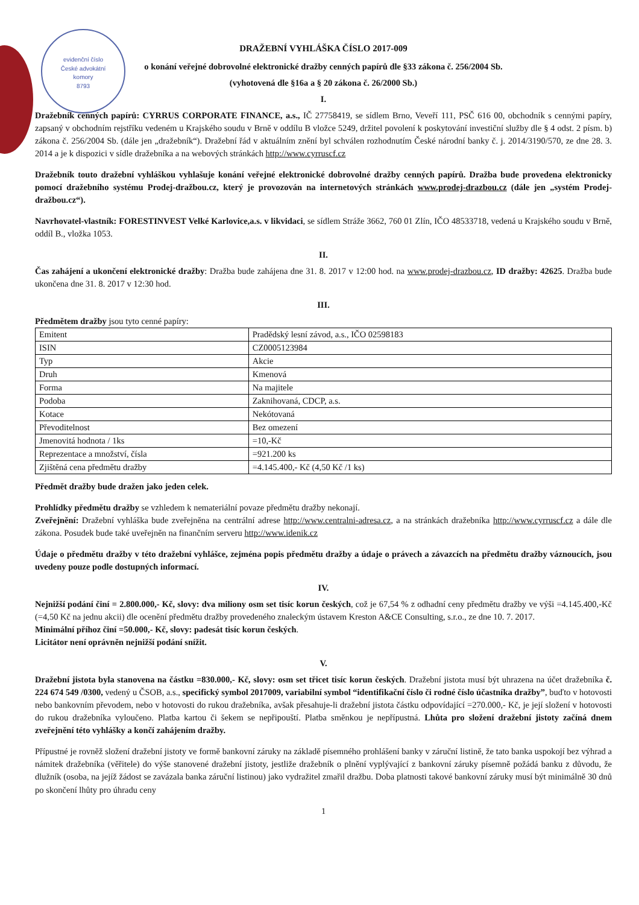evidenční číslo
České advokátní
komory
8793
DRAŽEBNÍ VYHLÁŠKA ČÍSLO 2017-009
o konání veřejné dobrovolné elektronické dražby cenných papírů dle §33 zákona č. 256/2004 Sb.
(vyhotovená dle §16a a § 20 zákona č. 26/2000 Sb.)
I.
Dražebník cenných papírů: CYRRUS CORPORATE FINANCE, a.s., IČ 27758419, se sídlem Brno, Veveří 111, PSČ 616 00, obchodník s cennými papíry, zapsaný v obchodním rejstříku vedeném u Krajského soudu v Brně v oddílu B vložce 5249, držitel povolení k poskytování investiční služby dle § 4 odst. 2 písm. b) zákona č. 256/2004 Sb. (dále jen „dražebník“). Dražební řád v aktuálním znění byl schválen rozhodnutím České národní banky č. j. 2014/3190/570, ze dne 28. 3. 2014 a je k dispozici v sídle dražebníka a na webových stránkách http://www.cyrruscf.cz
Dražebník touto dražební vyhláškou vyhlašuje konání veřejné elektronické dobrovolné dražby cenných papírů. Dražba bude provedena elektronicky pomocí dražebního systému Prodej-dražbou.cz, který je provozován na internetových stránkách www.prodej-drazbou.cz (dále jen „systém Prodej-dražbou.cz“).
Navrhovatel-vlastník: FORESTINVEST Velké Karlovice,a.s. v likvidaci, se sídlem Stráže 3662, 760 01 Zlín, IČO 48533718, vedená u Krajského soudu v Brně, oddíl B., vložka 1053.
II.
Čas zahájení a ukončení elektronické dražby: Dražba bude zahájena dne 31. 8. 2017 v 12:00 hod. na www.prodej-drazbou.cz, ID dražby: 42625. Dražba bude ukončena dne 31. 8. 2017 v 12:30 hod.
III.
Předmětem dražby jsou tyto cenné papíry:
| Emitent | Pradědský lesní závod, a.s., IČO 02598183 |
| ISIN | CZ0005123984 |
| Typ | Akcie |
| Druh | Kmenová |
| Forma | Na majitele |
| Podoba | Zaknihovaná, CDCP, a.s. |
| Kotace | Nekótovaná |
| Převoditelnost | Bez omezení |
| Jmenovitá hodnota / 1ks | =10,-Kč |
| Reprezentace a množství, čísla | =921.200 ks |
| Zjištěná cena předmětu dražby | =4.145.400,- Kč (4,50 Kč /1 ks) |
Předmět dražby bude dražen jako jeden celek.
Prohlídky předmětu dražby se vzhledem k nemateriální povaze předmětu dražby nekonají.
Zveřejnění: Dražební vyhláška bude zveřejněna na centrální adrese http://www.centralni-adresa.cz, a na stránkách dražebníka http://www.cyrruscf.cz a dále dle zákona. Posudek bude také uveřejněn na finančním serveru http://www.idenik.cz
Údaje o předmětu dražby v této dražební vyhlášce, zejména popis předmětu dražby a údaje o právech a závazcích na předmětu dražby váznoucích, jsou uvedeny pouze podle dostupných informací.
IV.
Nejnižší podání činí = 2.800.000,- Kč, slovy: dva miliony osm set tisíc korun českých, což je 67,54 % z odhadní ceny předmětu dražby ve výši =4.145.400,-Kč (=4,50 Kč na jednu akcii) dle ocenění předmětu dražby provedeného znaleckým ústavem Kreston A&CE Consulting, s.r.o., ze dne 10. 7. 2017.
Minimální příhoz činí =50.000,- Kč, slovy: padesát tisíc korun českých.
Licitátor není oprávněn nejnižší podání snížit.
V.
Dražební jistota byla stanovena na částku =830.000,- Kč, slovy: osm set třicet tisíc korun českých. Dražební jistota musí být uhrazena na účet dražebníka č. 224 674 549 /0300, vedený u ČSOB, a.s., specifický symbol 2017009, variabilní symbol “identifikační číslo či rodné číslo účastníka dražby”, buďto v hotovosti nebo bankovním převodem, nebo v hotovosti do rukou dražebníka, avšak přesahuje-li dražební jistota částku odpovídající =270.000,- Kč, je její složení v hotovosti do rukou dražebníka vyloučeno. Platba kartou či šekem se nepřipouští. Platba směnkou je nepřípustná. Lhůta pro složení dražební jistoty začíná dnem zveřejnění této vyhlášky a končí zahájením dražby.
Přípustné je rovněž složení dražební jistoty ve formě bankovní záruky na základě písemného prohlášení banky v záruční listině, že tato banka uspokojí bez výhrad a námitek dražebníka (věřitele) do výše stanovené dražební jistoty, jestliže dražebník o plnění vyplývající z bankovní záruky písemně požádá banku z důvodu, že dlužník (osoba, na jejíž žádost se zavázala banka záruční listinou) jako vydražitel zmařil dražbu. Doba platnosti takové bankovní záruky musí být minimálně 30 dnů po skončení lhůty pro úhradu ceny
1